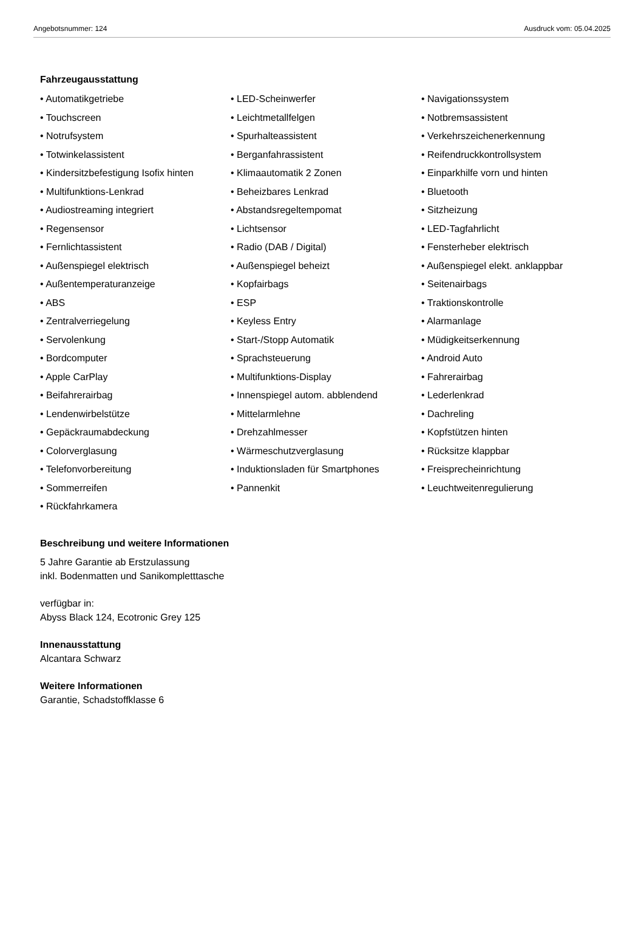Angebotsnummer: 124 Ausdruck vom: 05.04.2025
Fahrzeugausstattung
• Automatikgetriebe
• LED-Scheinwerfer
• Navigationssystem
• Touchscreen
• Leichtmetallfelgen
• Notbremsassistent
• Notrufsystem
• Spurhalteassistent
• Verkehrszeichenerkennung
• Totwinkelassistent
• Berganfahrassistent
• Reifendruckkontrollsystem
• Kindersitzbefestigung Isofix hinten
• Klimaautomatik 2 Zonen
• Einparkhilfe vorn und hinten
• Multifunktions-Lenkrad
• Beheizbares Lenkrad
• Bluetooth
• Audiostreaming integriert
• Abstandsregeltempomat
• Sitzheizung
• Regensensor
• Lichtsensor
• LED-Tagfahrlicht
• Fernlichtassistent
• Radio (DAB / Digital)
• Fensterheber elektrisch
• Außenspiegel elektrisch
• Außenspiegel beheizt
• Außenspiegel elekt. anklappbar
• Außentemperaturanzeige
• Kopfairbags
• Seitenairbags
• ABS
• ESP
• Traktionskontrolle
• Zentralverriegelung
• Keyless Entry
• Alarmanlage
• Servolenkung
• Start-/Stopp Automatik
• Müdigkeitserkennung
• Bordcomputer
• Sprachsteuerung
• Android Auto
• Apple CarPlay
• Multifunktions-Display
• Fahrerairbag
• Beifahrerairbag
• Innenspiegel autom. abblendend
• Lederlenkrad
• Lendenwirbelstütze
• Mittelarmlehne
• Dachreling
• Gepäckraumabdeckung
• Drehzahlmesser
• Kopfstützen hinten
• Colorverglasung
• Wärmeschutzverglasung
• Rücksitze klappbar
• Telefonvorbereitung
• Induktionsladen für Smartphones
• Freisprecheinrichtung
• Sommerreifen
• Pannenkit
• Leuchtweitenregulierung
• Rückfahrkamera
Beschreibung und weitere Informationen
5 Jahre Garantie ab Erstzulassung
inkl. Bodenmatten und Sanikompletttasche
verfügbar in:
Abyss Black 124, Ecotronic Grey 125
Innenausstattung
Alcantara Schwarz
Weitere Informationen
Garantie, Schadstoffklasse 6